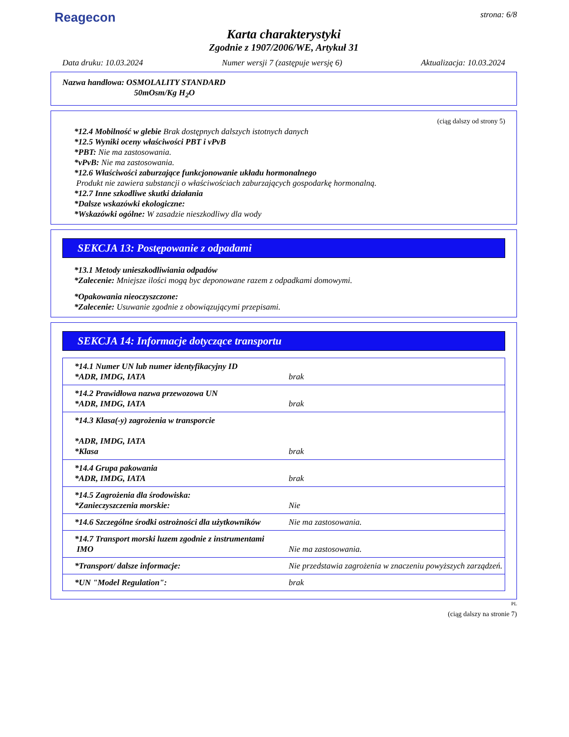Reagecon
strona: 6/8
Karta charakterystyki
Zgodnie z 1907/2006/WE, Artykuł 31
Data druku: 10.03.2024 Numer wersji 7 (zastępuje wersję 6) Aktualizacja: 10.03.2024
Nazwa handlowa: OSMOLALITY STANDARD
50mOsm/Kg H<sub>2</sub>O
(ciąg dalszy od strony 5)
*12.4 Mobilność w glebie Brak dostępnych dalszych istotnych danych
*12.5 Wyniki oceny właściwości PBT i vPvB
*PBT: Nie ma zastosowania.
*vPvB: Nie ma zastosowania.
*12.6 Właściwości zaburzające funkcjonowanie układu hormonalnego
Produkt nie zawiera substancji o właściwościach zaburzających gospodarkę hormonalną.
*12.7 Inne szkodliwe skutki działania
*Dalsze wskazówki ekologiczne:
*Wskazówki ogólne: W zasadzie nieszkodliwy dla wody
SEKCJA 13: Postępowanie z odpadami
*13.1 Metody unieszkodliwiania odpadów
*Zalecenie: Mniejsze ilości mogą byc deponowane razem z odpadkami domowymi.
*Opakowania nieoczyszczone:
*Zalecenie: Usuwanie zgodnie z obowiązującymi przepisami.
SEKCJA 14: Informacje dotyczące transportu
| *14.1 Numer UN lub numer identyfikacyjny ID *ADR, IMDG, IATA | brak |
| *14.2 Prawidłowa nazwa przewozowa UN *ADR, IMDG, IATA | brak |
| *14.3 Klasa(-y) zagrożenia w transporcie *ADR, IMDG, IATA *Klasa | brak |
| *14.4 Grupa pakowania *ADR, IMDG, IATA | brak |
| *14.5 Zagrożenia dla środowiska: *Zanieczyszczenia morskie: | Nie |
| *14.6 Szczególne środki ostrożności dla użytkowników | Nie ma zastosowania. |
| *14.7 Transport morski luzem zgodnie z instrumentami IMO | Nie ma zastosowania. |
| *Transport/ dalsze informacje: | Nie przedstawia zagrożenia w znaczeniu powyższych zarządzeń. |
| *UN "Model Regulation": | brak |
PL
(ciąg dalszy na stronie 7)